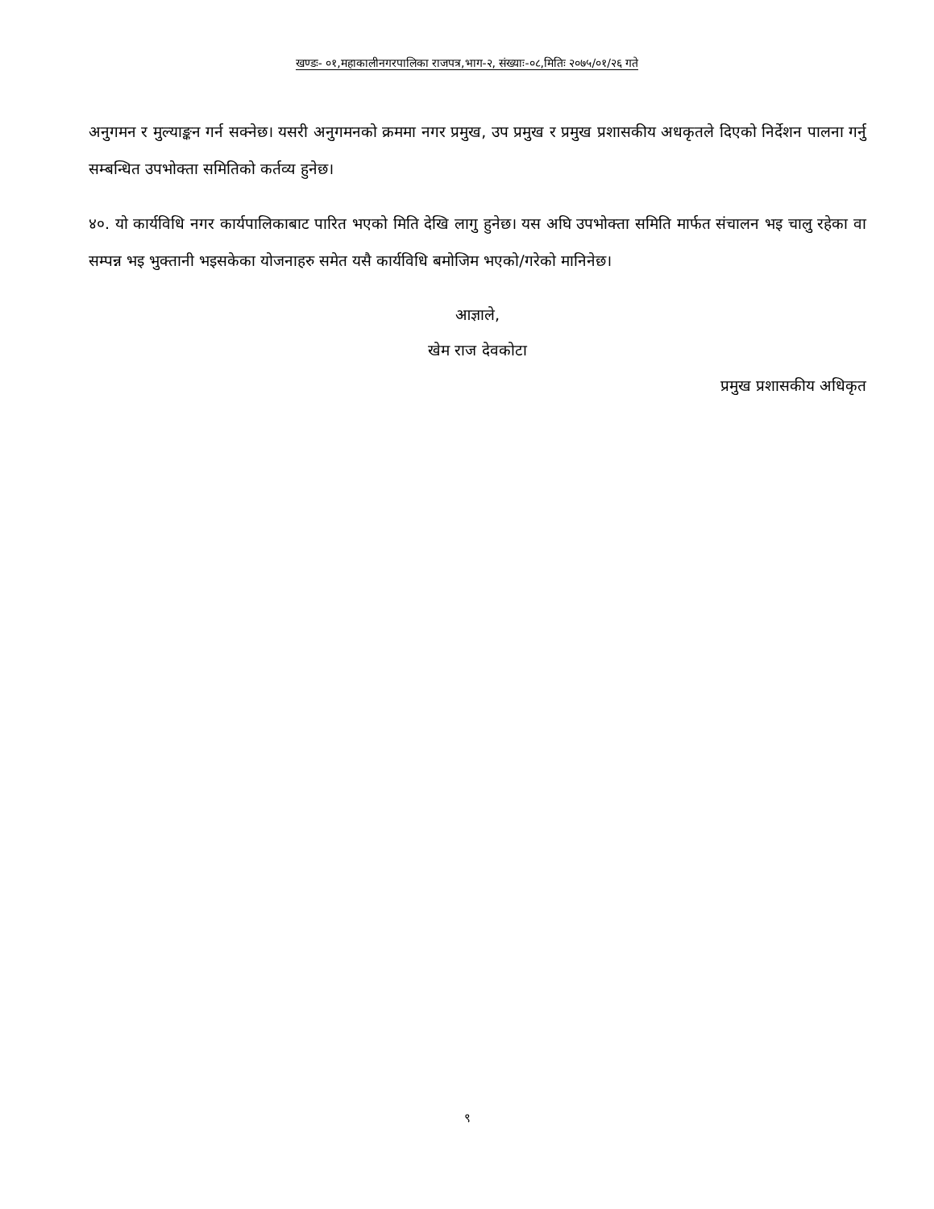खण्डः- ०१,महाकालीनगरपालिका राजपत्र,भाग-२, संख्याः-०८,मितिः २०७५/०१/२६ गते
अनुगमन र मुल्याङ्कन गर्न सक्नेछ। यसरी अनुगमनको क्रममा नगर प्रमुख, उप प्रमुख र प्रमुख प्रशासकीय अधकृतले दिएको निर्देशन पालना गर्नु सम्बन्धित उपभोक्ता समितिको कर्तव्य हुनेछ।
४०. यो कार्यविधि नगर कार्यपालिकाबाट पारित भएको मिति देखि लागु हुनेछ। यस अघि उपभोक्ता समिति मार्फत संचालन भइ चालु रहेका वा सम्पन्न भइ भुक्तानी भइसकेका योजनाहरु समेत यसै कार्यविधि बमोजिम भएको/गरेको मानिनेछ।
आज्ञाले,
खेम राज देवकोटा
प्रमुख प्रशासकीय अधिकृत
९